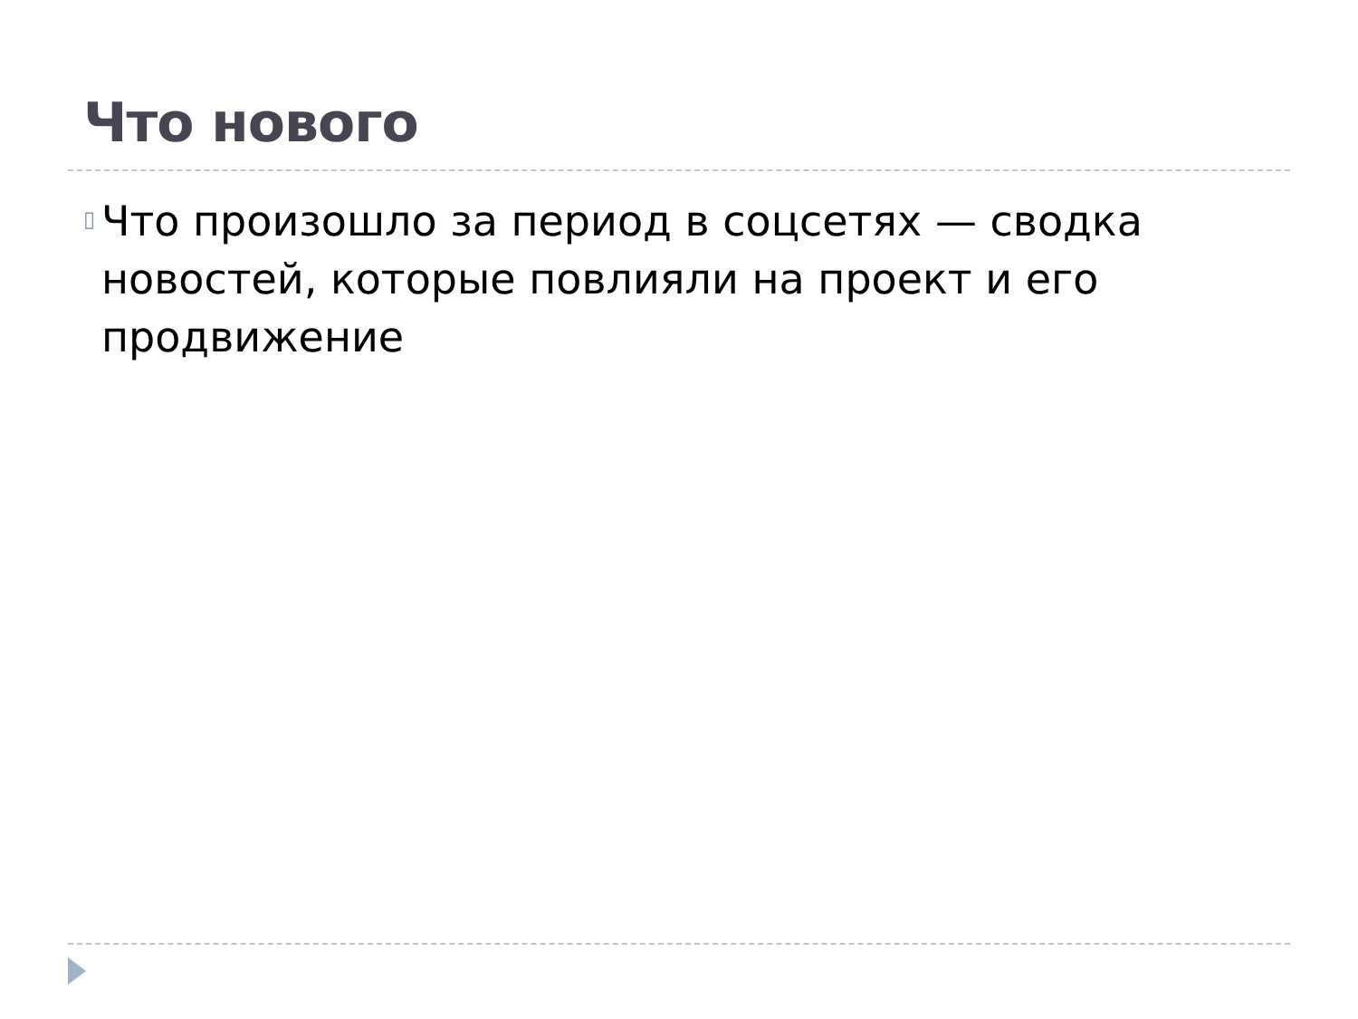Что нового
▯
Что произошло за период в соцсетях — сводка новостей, которые повлияли на проект и его продвижение